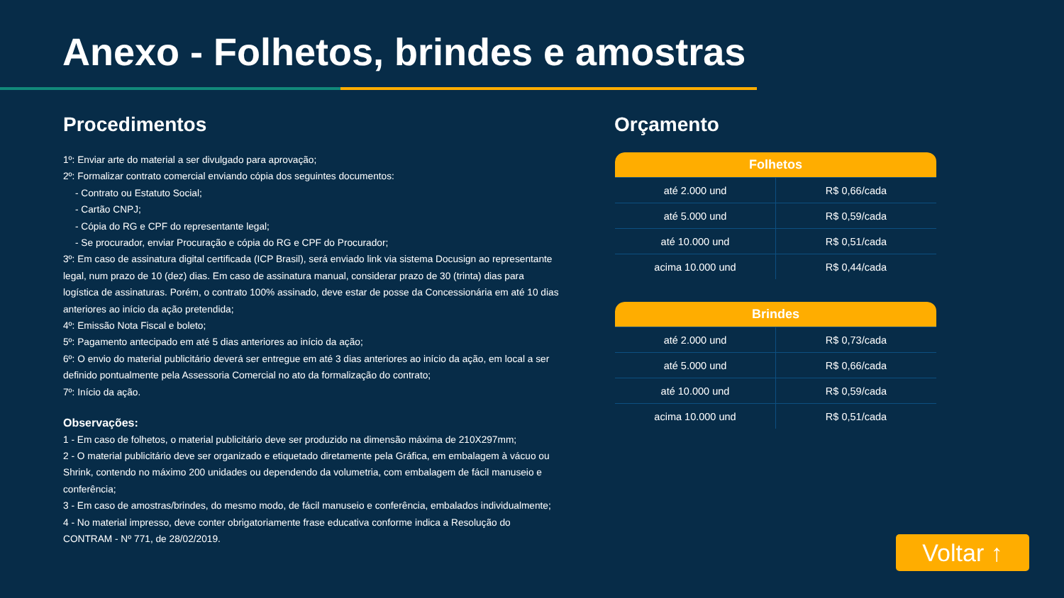Anexo - Folhetos, brindes e amostras
Procedimentos
1º: Enviar arte do material a ser divulgado para aprovação;
2º: Formalizar contrato comercial enviando cópia dos seguintes documentos:
- Contrato ou Estatuto Social;
- Cartão CNPJ;
- Cópia do RG e CPF do representante legal;
- Se procurador, enviar Procuração e cópia do RG e CPF do Procurador;
3º: Em caso de assinatura digital certificada (ICP Brasil), será enviado link via sistema Docusign ao representante legal, num prazo de 10 (dez) dias. Em caso de assinatura manual, considerar prazo de 30 (trinta) dias para logística de assinaturas. Porém, o contrato 100% assinado, deve estar de posse da Concessionária em até 10 dias anteriores ao início da ação pretendida;
4º: Emissão Nota Fiscal e boleto;
5º: Pagamento antecipado em até 5 dias anteriores ao início da ação;
6º: O envio do material publicitário deverá ser entregue em até 3 dias anteriores ao início da ação, em local a ser definido pontualmente pela Assessoria Comercial no ato da formalização do contrato;
7º: Início da ação.
Observações:
1 - Em caso de folhetos, o material publicitário deve ser produzido na dimensão máxima de 210X297mm;
2 - O material publicitário deve ser organizado e etiquetado diretamente pela Gráfica, em embalagem à vácuo ou Shrink, contendo no máximo 200 unidades ou dependendo da volumetria, com embalagem de fácil manuseio e conferência;
3 - Em caso de amostras/brindes, do mesmo modo, de fácil manuseio e conferência, embalados individualmente;
4 - No material impresso, deve conter obrigatoriamente frase educativa conforme indica a Resolução do CONTRAM - Nº 771, de 28/02/2019.
Orçamento
| Folhetos | |
| --- | --- |
| até 2.000 und | R$ 0,66/cada |
| até 5.000 und | R$ 0,59/cada |
| até 10.000 und | R$ 0,51/cada |
| acima 10.000 und | R$ 0,44/cada |
| Brindes | |
| --- | --- |
| até 2.000 und | R$ 0,73/cada |
| até 5.000 und | R$ 0,66/cada |
| até 10.000 und | R$ 0,59/cada |
| acima 10.000 und | R$ 0,51/cada |
Voltar ↑